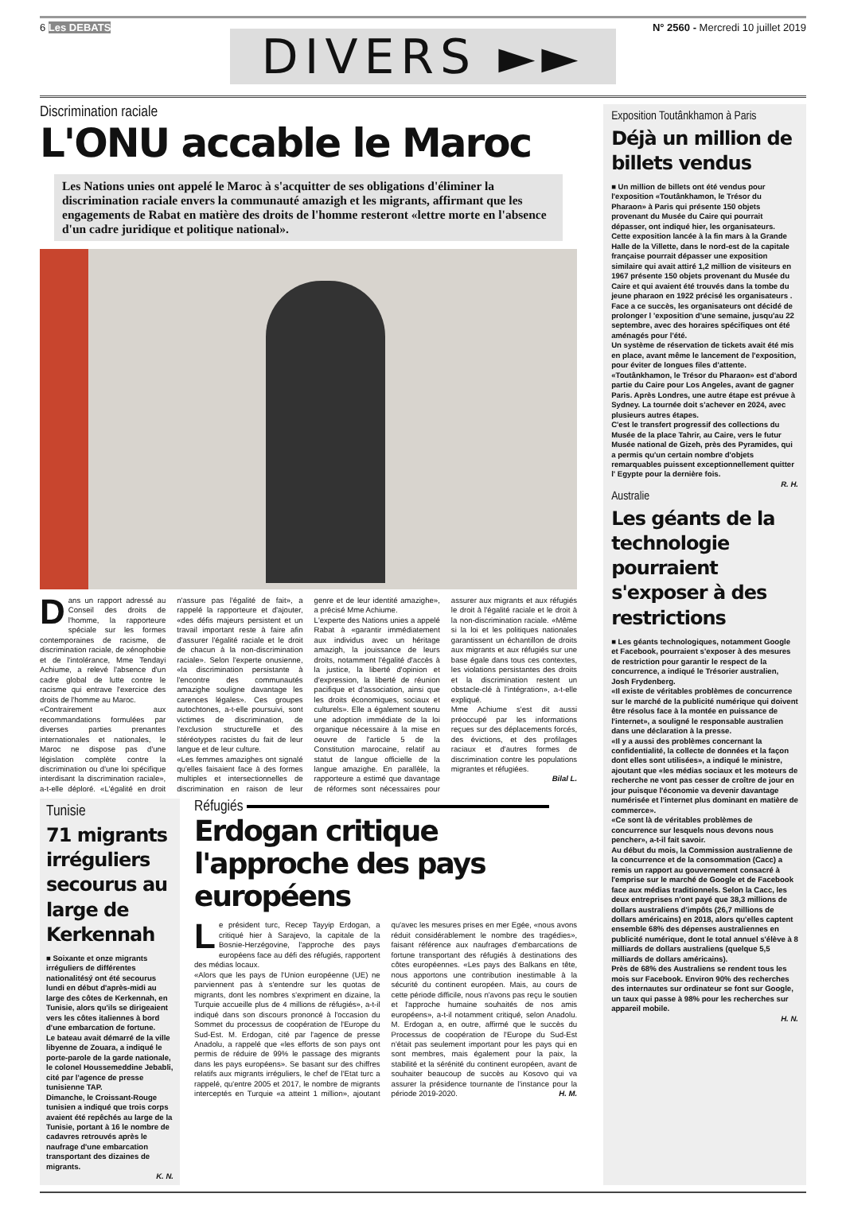6 Les DEBATS N° 2560 - Mercredi 10 juillet 2019
DIVERS ►►
Discrimination raciale
L'ONU accable le Maroc
Les Nations unies ont appelé le Maroc à s'acquitter de ses obligations d'éliminer la discrimination raciale envers la communauté amazigh et les migrants, affirmant que les engagements de Rabat en matière des droits de l'homme resteront «lettre morte en l'absence d'un cadre juridique et politique national».
Dans un rapport adressé au Conseil des droits de l'homme, la rapporteure spéciale sur les formes contemporaines de racisme, de discrimination raciale, de xénophobie et de l'intolérance, Mme Tendayi Achiume, a relevé l'absence d'un cadre global de lutte contre le racisme qui entrave l'exercice des droits de l'homme au Maroc.
«Contrairement aux recommandations formulées par diverses parties prenantes internationales et nationales, le Maroc ne dispose pas d'une législation complète contre la discrimination ou d'une loi spécifique interdisant la discrimination raciale», a-t-elle déploré. «L'égalité en droit n'assure pas l'égalité de fait», a rappelé la rapporteure et d'ajouter, «des défis majeurs persistent et un travail important reste à faire afin d'assurer l'égalité raciale et le droit de chacun à la non-discrimination raciale». Selon l'experte onusienne, «la discrimination persistante à l'encontre des communautés amazighe souligne davantage les carences légales». Ces groupes autochtones, a-t-elle poursuivi, sont victimes de discrimination, de l'exclusion structurelle et des stéréotypes racistes du fait de leur langue et de leur culture.
«Les femmes amazighes ont signalé qu'elles faisaient face à des formes multiples et intersectionnelles de discrimination en raison de leur genre et de leur identité amazighe», a précisé Mme Achiume.
L'experte des Nations unies a appelé Rabat à «garantir immédiatement aux individus avec un héritage amazigh, la jouissance de leurs droits, notamment l'égalité d'accès à la justice, la liberté d'opinion et d'expression, la liberté de réunion pacifique et d'association, ainsi que les droits économiques, sociaux et culturels». Elle a également soutenu une adoption immédiate de la loi organique nécessaire à la mise en oeuvre de l'article 5 de la Constitution marocaine, relatif au statut de langue officielle de la langue amazighe. En parallèle, la rapporteure a estimé que davantage de réformes sont nécessaires pour assurer aux migrants et aux réfugiés le droit à l'égalité raciale et le droit à la non-discrimination raciale. «Même si la loi et les politiques nationales garantissent un échantillon de droits aux migrants et aux réfugiés sur une base égale dans tous ces contextes, les violations persistantes des droits et la discrimination restent un obstacle-clé à l'intégration», a-t-elle expliqué.
Mme Achiume s'est dit aussi préoccupé par les informations reçues sur des déplacements forcés, des évictions, et des profilages raciaux et d'autres formes de discrimination contre les populations migrantes et réfugiées.
Bilal L.
Tunisie
71 migrants irréguliers secourus au large de Kerkennah
■ Soixante et onze migrants irréguliers de différentes nationalitésý ont été secourus lundi en début d'après-midi au large des côtes de Kerkennah, en Tunisie, alors qu'ils se dirigeaient vers les côtes italiennes à bord d'une embarcation de fortune.
Le bateau avait démarré de la ville libyenne de Zouara, a indiqué le porte-parole de la garde nationale, le colonel Houssemeddine Jebabli, cité par l'agence de presse tunisienne TAP.
Dimanche, le Croissant-Rouge tunisien a indiqué que trois corps avaient été repêchés au large de la Tunisie, portant à 16 le nombre de cadavres retrouvés après le naufrage d'une embarcation transportant des dizaines de migrants.
K. N.
Réfugiés
Erdogan critique l'approche des pays européens
Le président turc, Recep Tayyip Erdogan, a critiqué hier à Sarajevo, la capitale de la Bosnie-Herzégovine, l'approche des pays européens face au défi des réfugiés, rapportent des médias locaux.
«Alors que les pays de l'Union européenne (UE) ne parviennent pas à s'entendre sur les quotas de migrants, dont les nombres s'expriment en dizaine, la Turquie accueille plus de 4 millions de réfugiés», a-t-il indiqué dans son discours prononcé à l'occasion du Sommet du processus de coopération de l'Europe du Sud-Est. M. Erdogan, cité par l'agence de presse Anadolu, a rappelé que «les efforts de son pays ont permis de réduire de 99% le passage des migrants dans les pays européens». Se basant sur des chiffres relatifs aux migrants irréguliers, le chef de l'Etat turc a rappelé, qu'entre 2005 et 2017, le nombre de migrants interceptés en Turquie «a atteint 1 million», ajoutant qu'avec les mesures prises en mer Egée, «nous avons réduit considérablement le nombre des tragédies», faisant référence aux naufrages d'embarcations de fortune transportant des réfugiés à destinations des côtes européennes. «Les pays des Balkans en tête, nous apportons une contribution inestimable à la sécurité du continent européen. Mais, au cours de cette période difficile, nous n'avons pas reçu le soutien et l'approche humaine souhaités de nos amis européens», a-t-il notamment critiqué, selon Anadolu. M. Erdogan a, en outre, affirmé que le succès du Processus de coopération de l'Europe du Sud-Est n'était pas seulement important pour les pays qui en sont membres, mais également pour la paix, la stabilité et la sérénité du continent européen, avant de souhaiter beaucoup de succès au Kosovo qui va assurer la présidence tournante de l'instance pour la période 2019-2020. H. M.
Exposition Toutânkhamon à Paris
Déjà un million de billets vendus
■ Un million de billets ont été vendus pour l'exposition «Toutânkhamon, le Trésor du Pharaon» à Paris qui présente 150 objets provenant du Musée du Caire qui pourrait dépasser, ont indiqué hier, les organisateurs.
Cette exposition lancée à la fin mars à la Grande Halle de la Villette, dans le nord-est de la capitale française pourrait dépasser une exposition similaire qui avait attiré 1,2 million de visiteurs en 1967 présente 150 objets provenant du Musée du Caire et qui avaient été trouvés dans la tombe du jeune pharaon en 1922 précisé les organisateurs .
Face a ce succès, les organisateurs ont décidé de prolonger l 'exposition d'une semaine, jusqu'au 22 septembre, avec des horaires spécifiques ont été aménagés pour l'été.
Un système de réservation de tickets avait été mis en place, avant même le lancement de l'exposition, pour éviter de longues files d'attente.
«Toutânkhamon, le Trésor du Pharaon» est d'abord partie du Caire pour Los Angeles, avant de gagner Paris. Après Londres, une autre étape est prévue à Sydney. La tournée doit s'achever en 2024, avec plusieurs autres étapes.
C'est le transfert progressif des collections du Musée de la place Tahrir, au Caire, vers le futur Musée national de Gizeh, près des Pyramides, qui a permis qu'un certain nombre d'objets remarquables puissent exceptionnellement quitter l' Egypte pour la dernière fois.
R. H.
Australie
Les géants de la technologie pourraient s'exposer à des restrictions
■ Les géants technologiques, notamment Google et Facebook, pourraient s'exposer à des mesures de restriction pour garantir le respect de la concurrence, a indiqué le Trésorier australien, Josh Frydenberg.
«Il existe de véritables problèmes de concurrence sur le marché de la publicité numérique qui doivent être résolus face à la montée en puissance de l'internet», a souligné le responsable australien dans une déclaration à la presse.
«Il y a aussi des problèmes concernant la confidentialité, la collecte de données et la façon dont elles sont utilisées», a indiqué le ministre, ajoutant que «les médias sociaux et les moteurs de recherche ne vont pas cesser de croître de jour en jour puisque l'économie va devenir davantage numérisée et l'internet plus dominant en matière de commerce».
«Ce sont là de véritables problèmes de concurrence sur lesquels nous devons nous pencher», a-t-il fait savoir.
Au début du mois, la Commission australienne de la concurrence et de la consommation (Cacc) a remis un rapport au gouvernement consacré à l'emprise sur le marché de Google et de Facebook face aux médias traditionnels. Selon la Cacc, les deux entreprises n'ont payé que 38,3 millions de dollars australiens d'impôts (26,7 millions de dollars américains) en 2018, alors qu'elles captent ensemble 68% des dépenses australiennes en publicité numérique, dont le total annuel s'élève à 8 milliards de dollars australiens (quelque 5,5 milliards de dollars américains).
Près de 68% des Australiens se rendent tous les mois sur Facebook. Environ 90% des recherches des internautes sur ordinateur se font sur Google, un taux qui passe à 98% pour les recherches sur appareil mobile.
H. N.